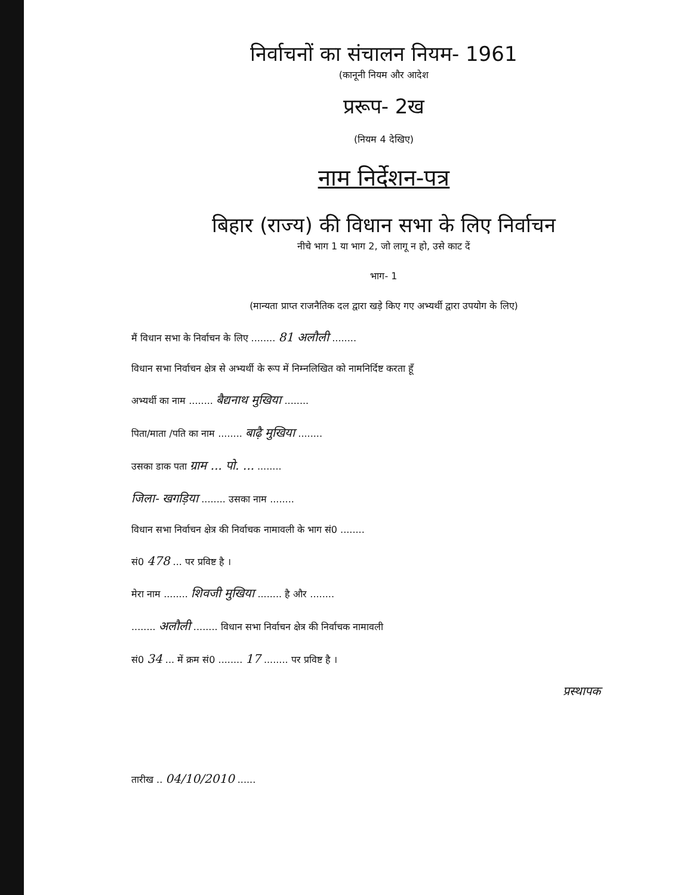निर्वाचनों का संचालन नियम- 1961
(कानूनी नियम और आदेश
प्ररूप- 2ख
(नियम 4 देखिए)
नाम निर्देशन-पत्र
बिहार (राज्य) की विधान सभा के लिए निर्वाचन
नीचे भाग 1 या भाग 2, जो लागू न हो, उसे काट दें
भाग- 1
(मान्यता प्राप्त राजनैतिक दल द्वारा खड़े किए गए अभ्यर्थी द्वारा उपयोग के लिए)
मैं विधान सभा के निर्वाचन के लिए ........ 81 अलौली ........
विधान सभा निर्वाचन क्षेत्र से अभ्यर्थी के रूप में निम्नलिखित को नामनिर्दिष्ट करता हूँ
अभ्यर्थी का नाम ........ बैद्यनाथ मुखिया ........
पिता/माता /पति का नाम ........ बाढ़ै मुखिया ........
उसका डाक पता ग्राम ... पो. ... ........
जिला- खगड़िया ........ उसका नाम ........
विधान सभा निर्वाचन क्षेत्र की निर्वाचक नामावली के भाग सं0 ........
सं0 478 ... पर प्रविष्ट है ।
मेरा नाम ........ शिवजी मुखिया ........ है और ........
........ अलौली ........ विधान सभा निर्वाचन क्षेत्र की निर्वाचक नामावली
सं0 34 ... में क्रम सं0 ........ 17 ........ पर प्रविष्ट है ।
प्रस्थापक
तारीख .. 04/10/2010 ......